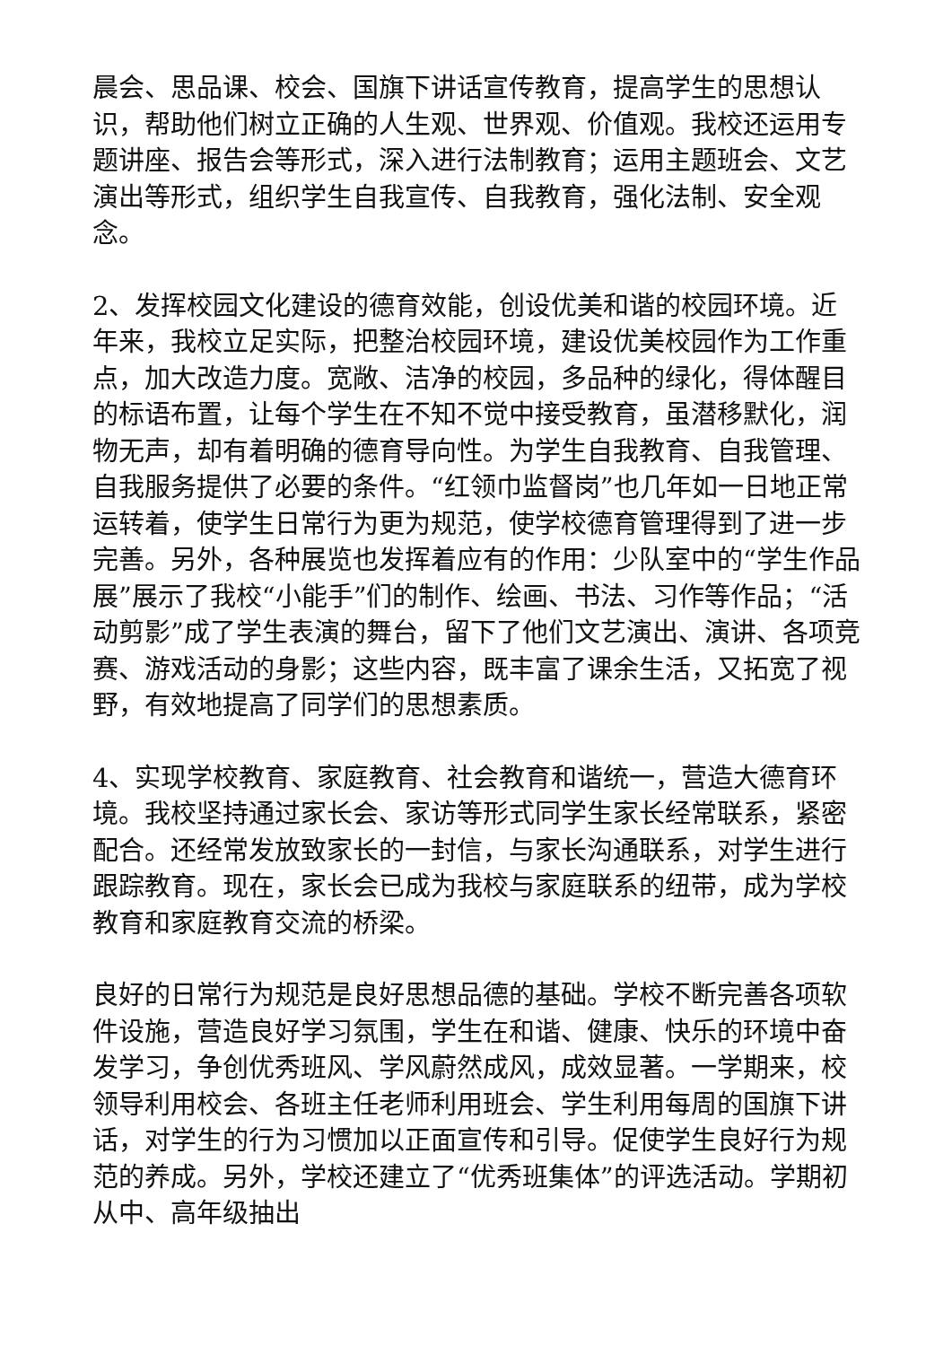晨会、思品课、校会、国旗下讲话宣传教育，提高学生的思想认识，帮助他们树立正确的人生观、世界观、价值观。我校还运用专题讲座、报告会等形式，深入进行法制教育；运用主题班会、文艺演出等形式，组织学生自我宣传、自我教育，强化法制、安全观念。
2、发挥校园文化建设的德育效能，创设优美和谐的校园环境。近年来，我校立足实际，把整治校园环境，建设优美校园作为工作重点，加大改造力度。宽敞、洁净的校园，多品种的绿化，得体醒目的标语布置，让每个学生在不知不觉中接受教育，虽潜移默化，润物无声，却有着明确的德育导向性。为学生自我教育、自我管理、自我服务提供了必要的条件。“红领巾监督岗”也几年如一日地正常运转着，使学生日常行为更为规范，使学校德育管理得到了进一步完善。另外，各种展览也发挥着应有的作用：少队室中的“学生作品展”展示了我校“小能手”们的制作、绘画、书法、习作等作品；“活动剪影”成了学生表演的舞台，留下了他们文艺演出、演讲、各项竞赛、游戏活动的身影；这些内容，既丰富了课余生活，又拓宽了视野，有效地提高了同学们的思想素质。
4、实现学校教育、家庭教育、社会教育和谐统一，营造大德育环境。我校坚持通过家长会、家访等形式同学生家长经常联系，紧密配合。还经常发放致家长的一封信，与家长沟通联系，对学生进行跟踪教育。现在，家长会已成为我校与家庭联系的纽带，成为学校教育和家庭教育交流的桥梁。
良好的日常行为规范是良好思想品德的基础。学校不断完善各项软件设施，营造良好学习氛围，学生在和谐、健康、快乐的环境中奋发学习，争创优秀班风、学风蔚然成风，成效显著。一学期来，校领导利用校会、各班主任老师利用班会、学生利用每周的国旗下讲话，对学生的行为习惯加以正面宣传和引导。促使学生良好行为规范的养成。另外，学校还建立了“优秀班集体”的评选活动。学期初从中、高年级抽出